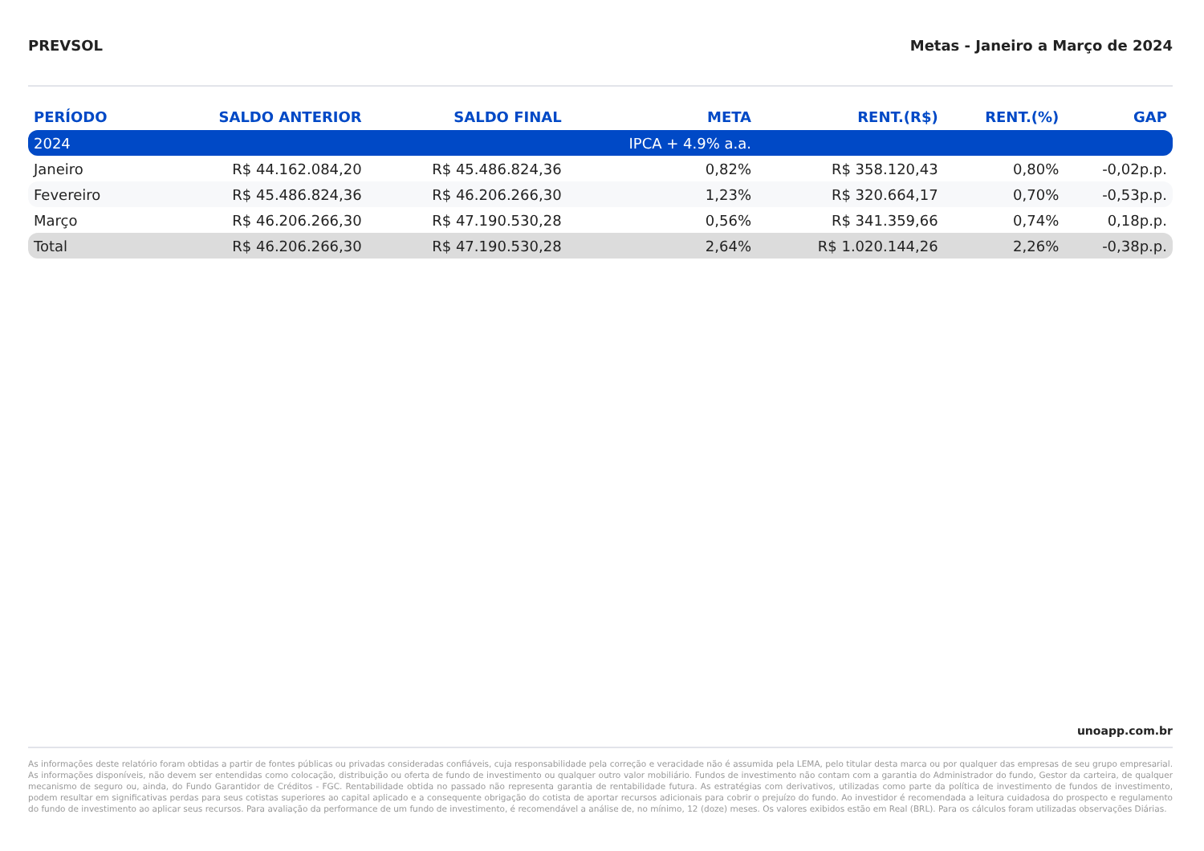PREVSOL Metas - Janeiro a Março de 2024
| PERÍODO | SALDO ANTERIOR | SALDO FINAL | META | RENT.(R$) | RENT.(%) | GAP |
| --- | --- | --- | --- | --- | --- | --- |
| 2024 | | | IPCA + 4.9% a.a. | | | |
| Janeiro | R$ 44.162.084,20 | R$ 45.486.824,36 | 0,82% | R$ 358.120,43 | 0,80% | -0,02p.p. |
| Fevereiro | R$ 45.486.824,36 | R$ 46.206.266,30 | 1,23% | R$ 320.664,17 | 0,70% | -0,53p.p. |
| Março | R$ 46.206.266,30 | R$ 47.190.530,28 | 0,56% | R$ 341.359,66 | 0,74% | 0,18p.p. |
| Total | R$ 46.206.266,30 | R$ 47.190.530,28 | 2,64% | R$ 1.020.144,26 | 2,26% | -0,38p.p. |
unoapp.com.br
As informações deste relatório foram obtidas a partir de fontes públicas ou privadas consideradas confiáveis, cuja responsabilidade pela correção e veracidade não é assumida pela LEMA, pelo titular desta marca ou por qualquer das empresas de seu grupo empresarial. As informações disponíveis, não devem ser entendidas como colocação, distribuição ou oferta de fundo de investimento ou qualquer outro valor mobiliário. Fundos de investimento não contam com a garantia do Administrador do fundo, Gestor da carteira, de qualquer mecanismo de seguro ou, ainda, do Fundo Garantidor de Créditos - FGC. Rentabilidade obtida no passado não representa garantia de rentabilidade futura. As estratégias com derivativos, utilizadas como parte da política de investimento de fundos de investimento, podem resultar em significativas perdas para seus cotistas superiores ao capital aplicado e a consequente obrigação do cotista de aportar recursos adicionais para cobrir o prejuízo do fundo. Ao investidor é recomendada a leitura cuidadosa do prospecto e regulamento do fundo de investimento ao aplicar seus recursos. Para avaliação da performance de um fundo de investimento, é recomendável a análise de, no mínimo, 12 (doze) meses. Os valores exibidos estão em Real (BRL). Para os cálculos foram utilizadas observações Diárias.